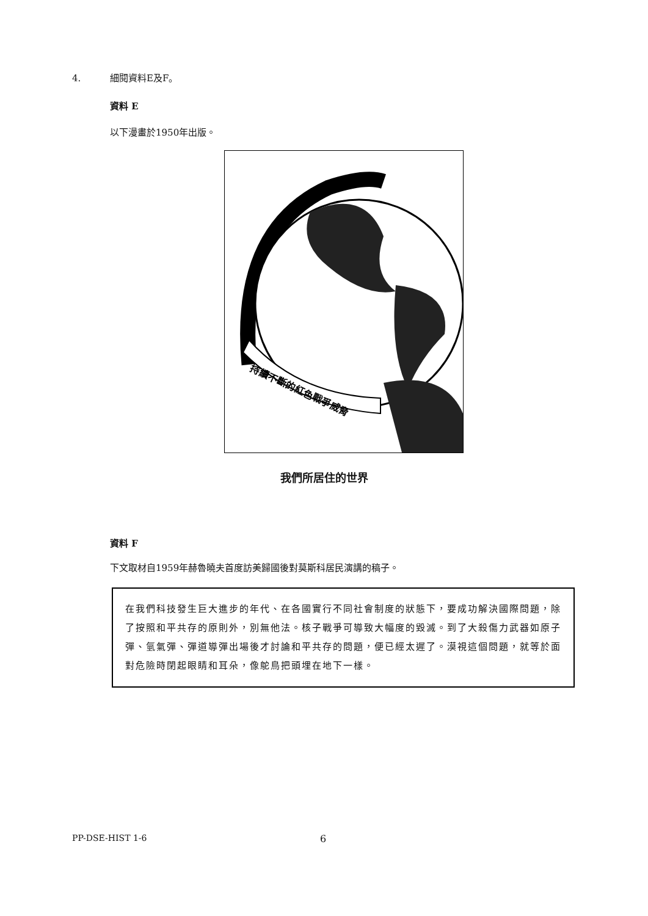4. 細閱資料E及F。
資料 E
以下漫畫於1950年出版。
持續不斷的紅色戰爭威脅
我們所居住的世界
資料 F
下文取材自1959年赫魯曉夫首度訪美歸國後對莫斯科居民演講的稿子。
在我們科技發生巨大進步的年代、在各國實行不同社會制度的狀態下，要成功解決國際問題，除了按照和平共存的原則外，別無他法。核子戰爭可導致大幅度的毀滅。到了大殺傷力武器如原子彈、氫氣彈、彈道導彈出場後才討論和平共存的問題，便已經太遲了。漠視這個問題，就等於面對危險時閉起眼睛和耳朵，像鴕鳥把頭埋在地下一樣。
PP-DSE-HIST 1-6 6